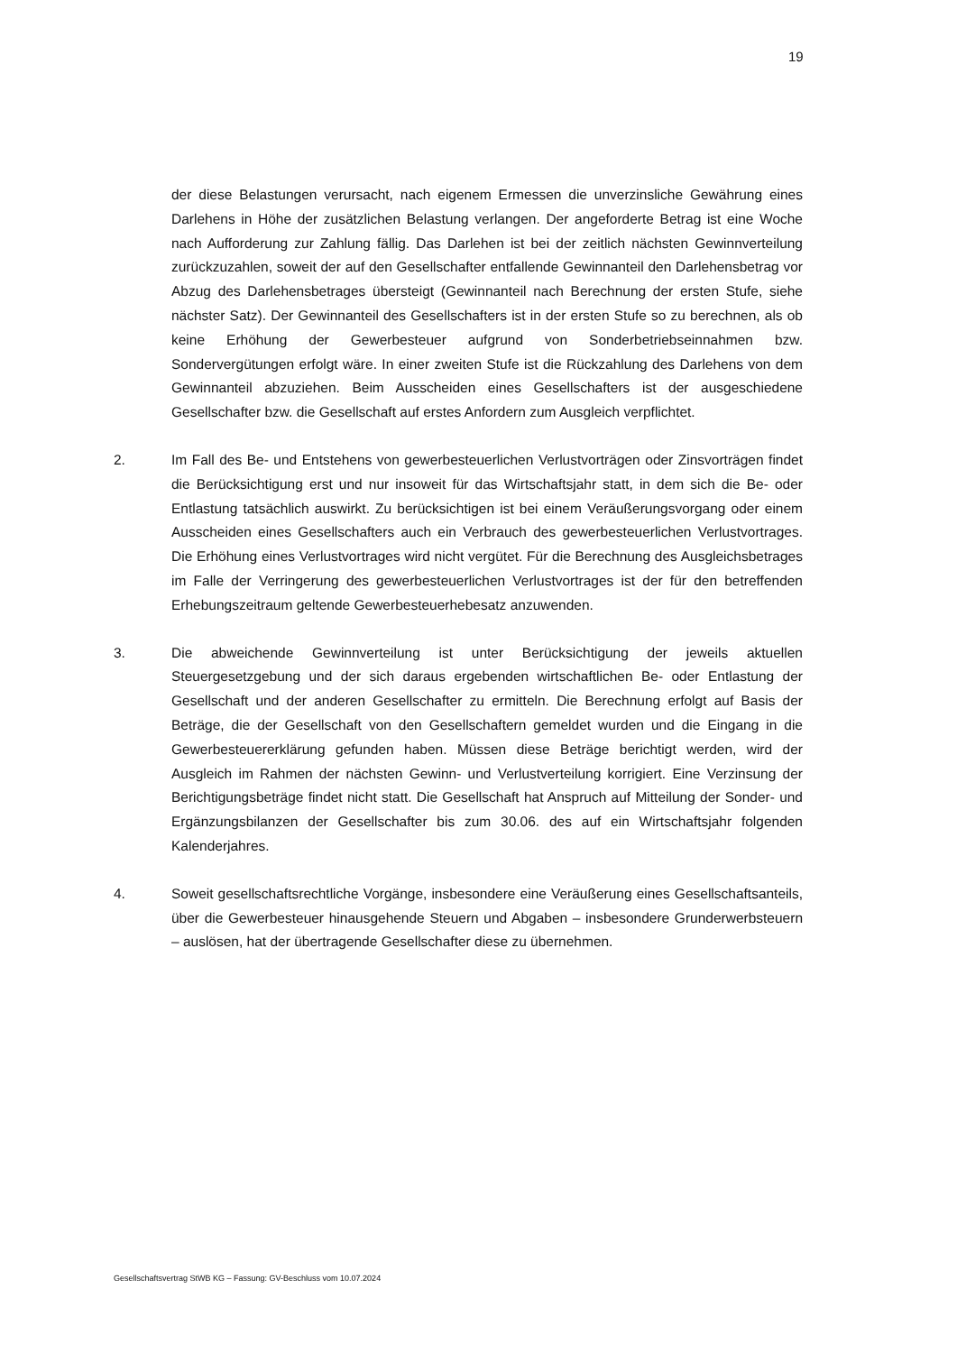19
der diese Belastungen verursacht, nach eigenem Ermessen die unverzinsliche Gewährung eines Darlehens in Höhe der zusätzlichen Belastung verlangen. Der angeforderte Betrag ist eine Woche nach Aufforderung zur Zahlung fällig. Das Darlehen ist bei der zeitlich nächsten Gewinnverteilung zurückzuzahlen, soweit der auf den Gesellschafter entfallende Gewinnanteil den Darlehensbetrag vor Abzug des Darlehensbetrages übersteigt (Gewinnanteil nach Berechnung der ersten Stufe, siehe nächster Satz). Der Gewinnanteil des Gesellschafters ist in der ersten Stufe so zu berechnen, als ob keine Erhöhung der Gewerbesteuer aufgrund von Sonderbetriebseinnahmen bzw. Sondervergütungen erfolgt wäre. In einer zweiten Stufe ist die Rückzahlung des Darlehens von dem Gewinnanteil abzuziehen. Beim Ausscheiden eines Gesellschafters ist der ausgeschiedene Gesellschafter bzw. die Gesellschaft auf erstes Anfordern zum Ausgleich verpflichtet.
2. Im Fall des Be- und Entstehens von gewerbesteuerlichen Verlustvorträgen oder Zinsvorträgen findet die Berücksichtigung erst und nur insoweit für das Wirtschaftsjahr statt, in dem sich die Be- oder Entlastung tatsächlich auswirkt. Zu berücksichtigen ist bei einem Veräußerungsvorgang oder einem Ausscheiden eines Gesellschafters auch ein Verbrauch des gewerbesteuerlichen Verlustvortrages. Die Erhöhung eines Verlustvortrages wird nicht vergütet. Für die Berechnung des Ausgleichsbetrages im Falle der Verringerung des gewerbesteuerlichen Verlustvortrages ist der für den betreffenden Erhebungszeitraum geltende Gewerbesteuerhebesatz anzuwenden.
3. Die abweichende Gewinnverteilung ist unter Berücksichtigung der jeweils aktuellen Steuergesetzgebung und der sich daraus ergebenden wirtschaftlichen Be- oder Entlastung der Gesellschaft und der anderen Gesellschafter zu ermitteln. Die Berechnung erfolgt auf Basis der Beträge, die der Gesellschaft von den Gesellschaftern gemeldet wurden und die Eingang in die Gewerbesteuererklärung gefunden haben. Müssen diese Beträge berichtigt werden, wird der Ausgleich im Rahmen der nächsten Gewinn- und Verlustverteilung korrigiert. Eine Verzinsung der Berichtigungsbeträge findet nicht statt. Die Gesellschaft hat Anspruch auf Mitteilung der Sonder- und Ergänzungsbilanzen der Gesellschafter bis zum 30.06. des auf ein Wirtschaftsjahr folgenden Kalenderjahres.
4. Soweit gesellschaftsrechtliche Vorgänge, insbesondere eine Veräußerung eines Gesellschaftsanteils, über die Gewerbesteuer hinausgehende Steuern und Abgaben – insbesondere Grunderwerbsteuern – auslösen, hat der übertragende Gesellschafter diese zu übernehmen.
Gesellschaftsvertrag StWB KG – Fassung: GV-Beschluss vom 10.07.2024